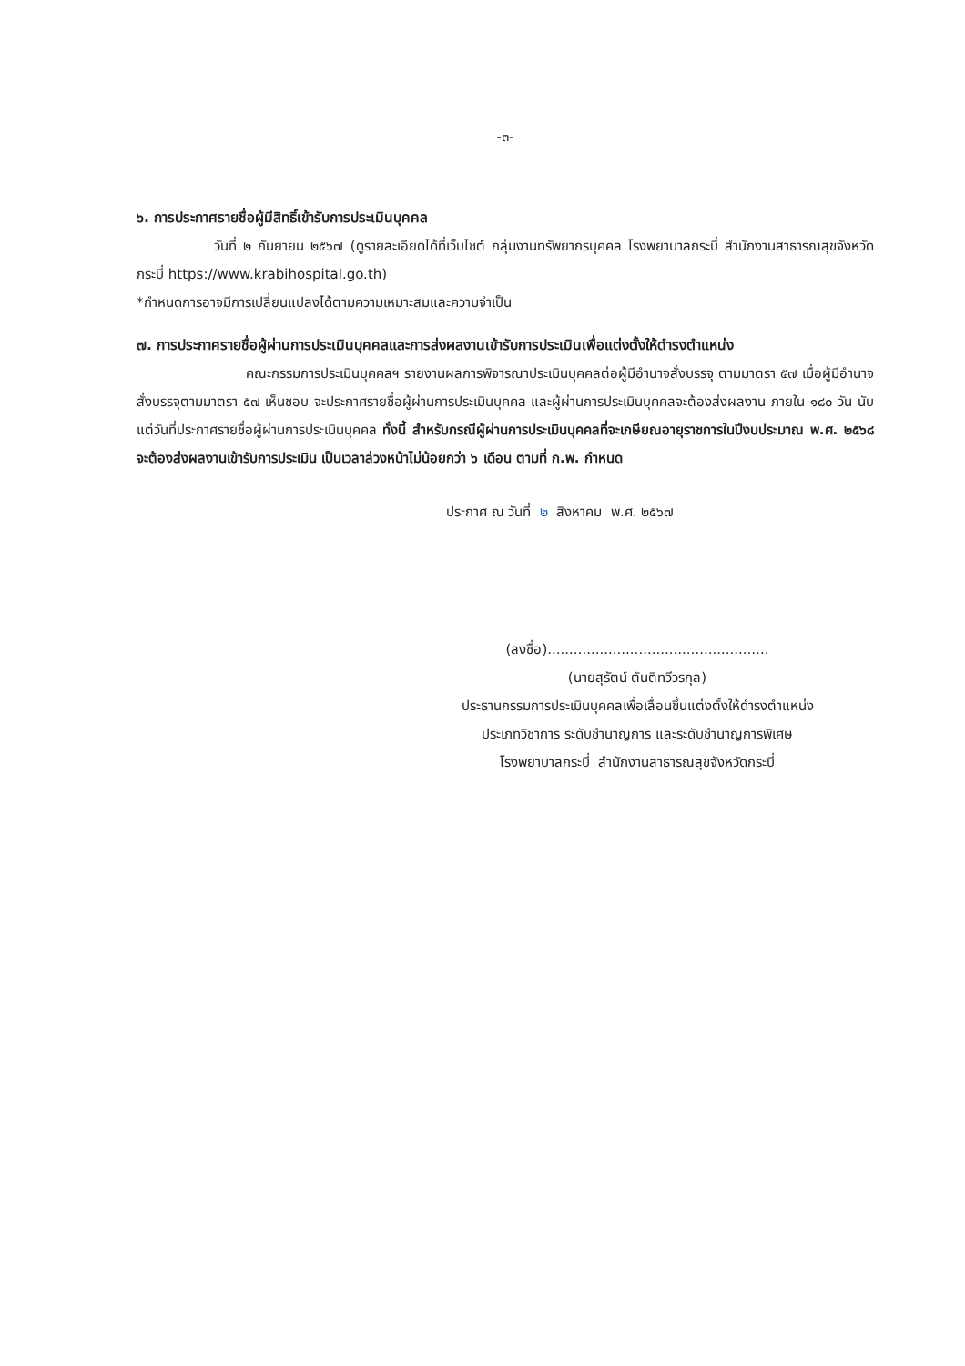-๓-
๖. การประกาศรายชื่อผู้มีสิทธิ์เข้ารับการประเมินบุคคล
วันที่ ๒ กันยายน ๒๕๖๗ (ดูรายละเอียดได้ที่เว็บไซต์ กลุ่มงานทรัพยากรบุคคล โรงพยาบาลกระบี่ สำนักงานสาธารณสุขจังหวัดกระบี่ https://www.krabihospital.go.th)
*กำหนดการอาจมีการเปลี่ยนแปลงได้ตามความเหมาะสมและความจำเป็น
๗. การประกาศรายชื่อผู้ผ่านการประเมินบุคคลและการส่งผลงานเข้ารับการประเมินเพื่อแต่งตั้งให้ดำรงตำแหน่ง
คณะกรรมการประเมินบุคคลฯ รายงานผลการพิจารณาประเมินบุคคลต่อผู้มีอำนาจสั่งบรรจุ ตามมาตรา ๕๗ เมื่อผู้มีอำนาจสั่งบรรจุตามมาตรา ๕๗ เห็นชอบ จะประกาศรายชื่อผู้ผ่านการประเมินบุคคล และผู้ผ่านการประเมินบุคคลจะต้องส่งผลงาน ภายใน ๑๘๐ วัน นับแต่วันที่ประกาศรายชื่อผู้ผ่านการประเมินบุคคล ทั้งนี้ สำหรับกรณีผู้ผ่านการประเมินบุคคลที่จะเกษียณอายุราชการในปีงบประมาณ พ.ศ. ๒๕๖๘ จะต้องส่งผลงานเข้ารับการประเมิน เป็นเวลาล่วงหน้าไม่น้อยกว่า ๖ เดือน ตามที่ ก.พ. กำหนด
ประกาศ ณ วันที่ ๒ สิงหาคม พ.ศ. ๒๕๖๗
(ลงชื่อ)...................................................
(นายสุรัตน์ ตันติทวีวรกุล)
ประธานกรรมการประเมินบุคคลเพื่อเลื่อนขึ้นแต่งตั้งให้ดำรงตำแหน่ง
ประเภทวิชาการ ระดับชำนาญการ และระดับชำนาญการพิเศษ
โรงพยาบาลกระบี่ สำนักงานสาธารณสุขจังหวัดกระบี่